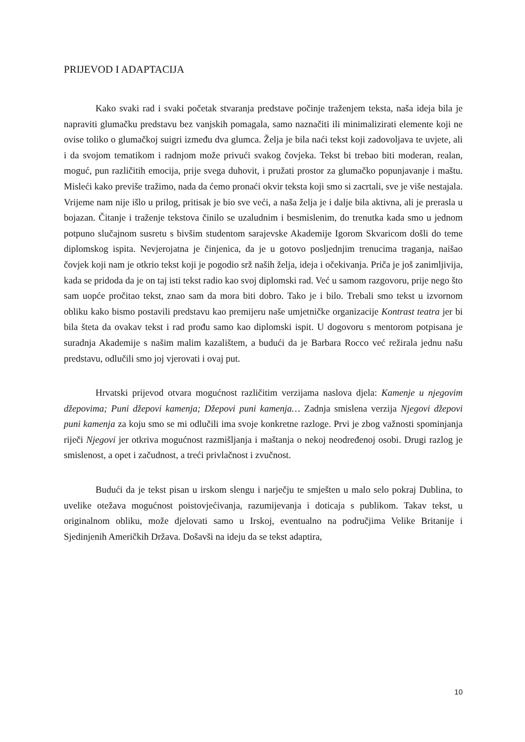PRIJEVOD I ADAPTACIJA
Kako svaki rad i svaki početak stvaranja predstave počinje traženjem teksta, naša ideja bila je napraviti glumačku predstavu bez vanjskih pomagala, samo naznačiti ili minimalizirati elemente koji ne ovise toliko o glumačkoj suigri između dva glumca. Želja je bila naći tekst koji zadovoljava te uvjete, ali i da svojom tematikom i radnjom može privući svakog čovjeka. Tekst bi trebao biti moderan, realan, moguć, pun različitih emocija, prije svega duhovit, i pružati prostor za glumačko popunjavanje i maštu. Misleći kako previše tražimo, nada da ćemo pronaći okvir teksta koji smo si zacrtali, sve je više nestajala. Vrijeme nam nije išlo u prilog, pritisak je bio sve veći, a naša želja je i dalje bila aktivna, ali je prerasla u bojazan. Čitanje i traženje tekstova činilo se uzaludnim i besmislenim, do trenutka kada smo u jednom potpuno slučajnom susretu s bivšim studentom sarajevske Akademije Igorom Skvaricom došli do teme diplomskog ispita. Nevjerojatna je činjenica, da je u gotovo posljednjim trenucima traganja, naišao čovjek koji nam je otkrio tekst koji je pogodio srž naših želja, ideja i očekivanja. Priča je još zanimljivija, kada se pridoda da je on taj isti tekst radio kao svoj diplomski rad. Već u samom razgovoru, prije nego što sam uopće pročitao tekst, znao sam da mora biti dobro. Tako je i bilo. Trebali smo tekst u izvornom obliku kako bismo postavili predstavu kao premijeru naše umjetničke organizacije Kontrast teatra jer bi bila šteta da ovakav tekst i rad prođu samo kao diplomski ispit. U dogovoru s mentorom potpisana je suradnja Akademije s našim malim kazalištem, a budući da je Barbara Rocco već režirala jednu našu predstavu, odlučili smo joj vjerovati i ovaj put.
Hrvatski prijevod otvara mogućnost različitim verzijama naslova djela: Kamenje u njegovim džepovima; Puni džepovi kamenja; Džepovi puni kamenja… Zadnja smislena verzija Njegovi džepovi puni kamenja za koju smo se mi odlučili ima svoje konkretne razloge. Prvi je zbog važnosti spominjanja riječi Njegovi jer otkriva mogućnost razmišljanja i maštanja o nekoj neodređenoj osobi. Drugi razlog je smislenost, a opet i začudnost, a treći privlačnost i zvučnost.
Budući da je tekst pisan u irskom slengu i narječju te smješten u malo selo pokraj Dublina, to uvelike otežava mogućnost poistovjećivanja, razumijevanja i doticaja s publikom. Takav tekst, u originalnom obliku, može djelovati samo u Irskoj, eventualno na područjima Velike Britanije i Sjedinjenih Američkih Država. Došavši na ideju da se tekst adaptira,
10